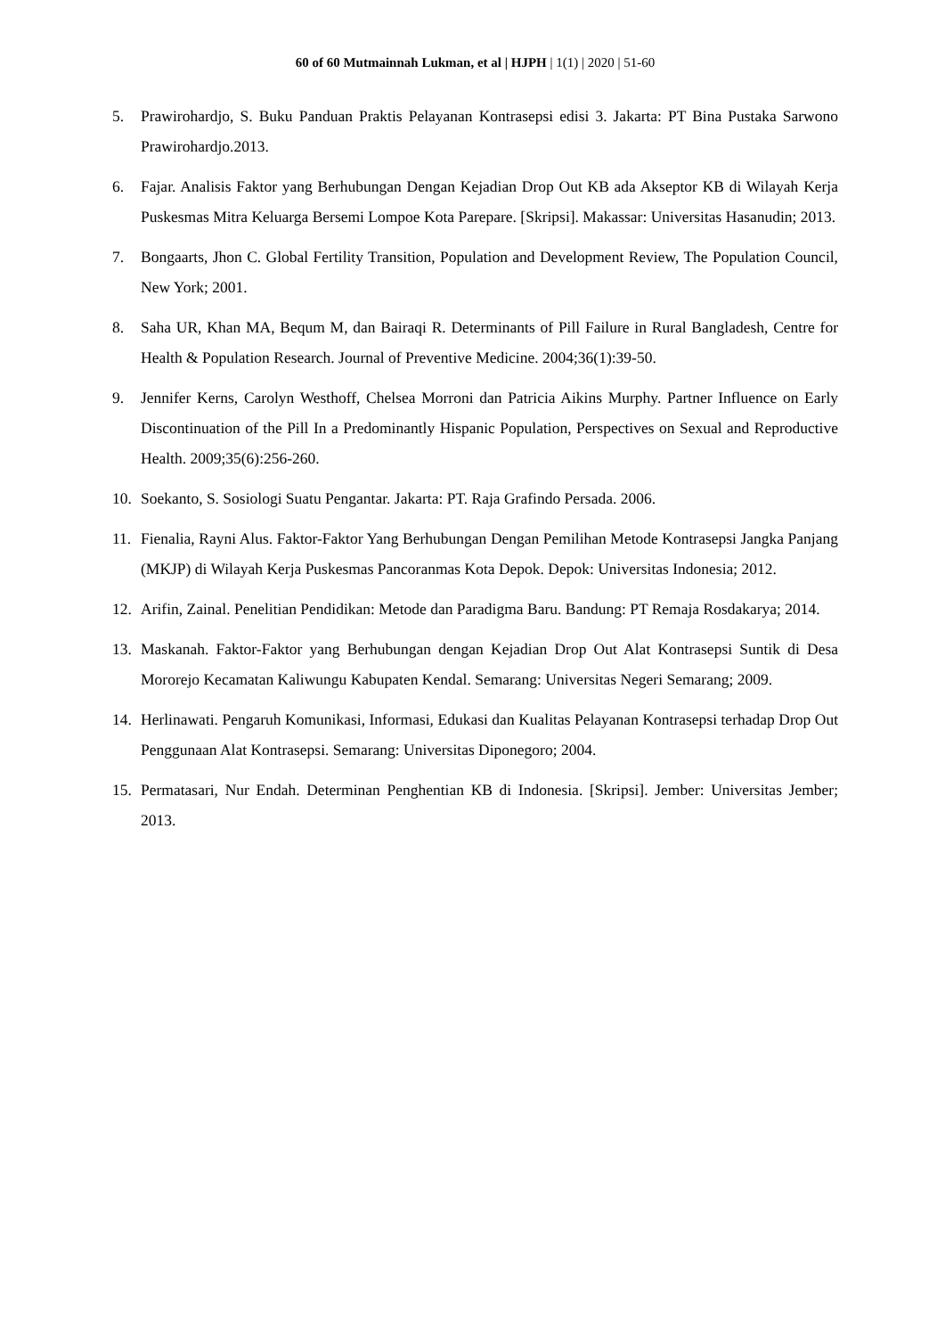60 of 60 Mutmainnah Lukman, et al | HJPH | 1(1) | 2020 | 51-60
5. Prawirohardjo, S. Buku Panduan Praktis Pelayanan Kontrasepsi edisi 3. Jakarta: PT Bina Pustaka Sarwono Prawirohardjo.2013.
6. Fajar. Analisis Faktor yang Berhubungan Dengan Kejadian Drop Out KB ada Akseptor KB di Wilayah Kerja Puskesmas Mitra Keluarga Bersemi Lompoe Kota Parepare. [Skripsi]. Makassar: Universitas Hasanudin; 2013.
7. Bongaarts, Jhon C. Global Fertility Transition, Population and Development Review, The Population Council, New York; 2001.
8. Saha UR, Khan MA, Bequm M, dan Bairaqi R. Determinants of Pill Failure in Rural Bangladesh, Centre for Health & Population Research. Journal of Preventive Medicine. 2004;36(1):39-50.
9. Jennifer Kerns, Carolyn Westhoff, Chelsea Morroni dan Patricia Aikins Murphy. Partner Influence on Early Discontinuation of the Pill In a Predominantly Hispanic Population, Perspectives on Sexual and Reproductive Health. 2009;35(6):256-260.
10. Soekanto, S. Sosiologi Suatu Pengantar. Jakarta: PT. Raja Grafindo Persada. 2006.
11. Fienalia, Rayni Alus. Faktor-Faktor Yang Berhubungan Dengan Pemilihan Metode Kontrasepsi Jangka Panjang (MKJP) di Wilayah Kerja Puskesmas Pancoranmas Kota Depok. Depok: Universitas Indonesia; 2012.
12. Arifin, Zainal. Penelitian Pendidikan: Metode dan Paradigma Baru. Bandung: PT Remaja Rosdakarya; 2014.
13. Maskanah. Faktor-Faktor yang Berhubungan dengan Kejadian Drop Out Alat Kontrasepsi Suntik di Desa Mororejo Kecamatan Kaliwungu Kabupaten Kendal. Semarang: Universitas Negeri Semarang; 2009.
14. Herlinawati. Pengaruh Komunikasi, Informasi, Edukasi dan Kualitas Pelayanan Kontrasepsi terhadap Drop Out Penggunaan Alat Kontrasepsi. Semarang: Universitas Diponegoro; 2004.
15. Permatasari, Nur Endah. Determinan Penghentian KB di Indonesia. [Skripsi]. Jember: Universitas Jember; 2013.